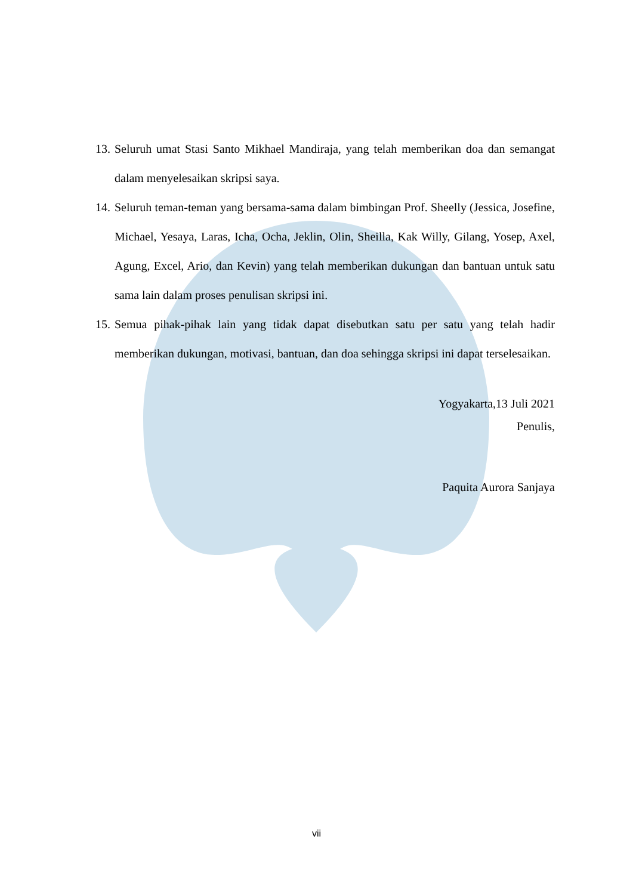13. Seluruh umat Stasi Santo Mikhael Mandiraja, yang telah memberikan doa dan semangat dalam menyelesaikan skripsi saya.
14. Seluruh teman-teman yang bersama-sama dalam bimbingan Prof. Sheelly (Jessica, Josefine, Michael, Yesaya, Laras, Icha, Ocha, Jeklin, Olin, Sheilla, Kak Willy, Gilang, Yosep, Axel, Agung, Excel, Ario, dan Kevin) yang telah memberikan dukungan dan bantuan untuk satu sama lain dalam proses penulisan skripsi ini.
15. Semua pihak-pihak lain yang tidak dapat disebutkan satu per satu yang telah hadir memberikan dukungan, motivasi, bantuan, dan doa sehingga skripsi ini dapat terselesaikan.
Yogyakarta,13 Juli 2021
Penulis,
Paquita Aurora Sanjaya
vii